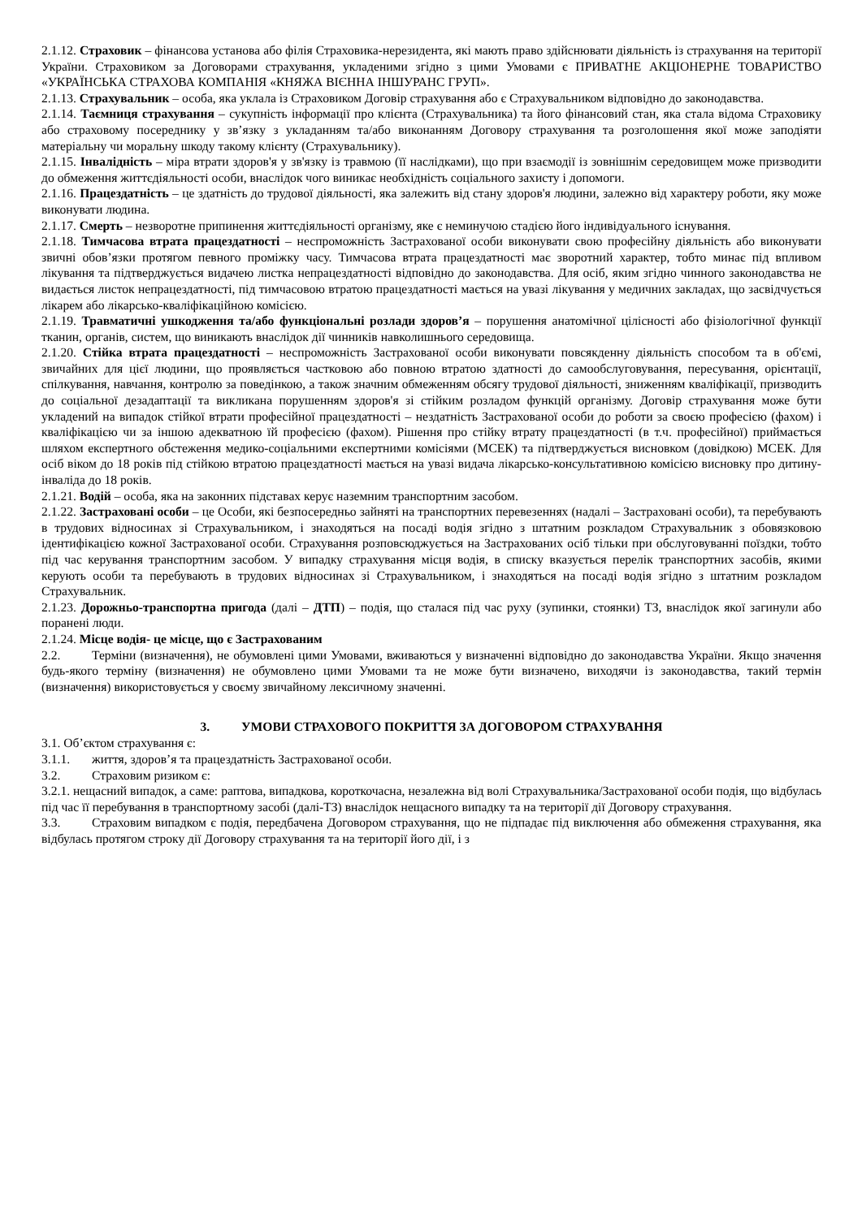2.1.12. Страховик – фінансова установа або філія Страховика-нерезидента, які мають право здійснювати діяльність із страхування на території України. Страховиком за Договорами страхування, укладеними згідно з цими Умовами є ПРИВАТНЕ АКЦІОНЕРНЕ ТОВАРИСТВО «УКРАЇНСЬКА СТРАХОВА КОМПАНІЯ «КНЯЖА ВІЄННА ІНШУРАНС ГРУП».
2.1.13. Страхувальник – особа, яка уклала із Страховиком Договір страхування або є Страхувальником відповідно до законодавства.
2.1.14. Таємниця страхування – сукупність інформації про клієнта (Страхувальника) та його фінансовий стан, яка стала відома Страховику або страховому посереднику у зв’язку з укладанням та/або виконанням Договору страхування та розголошення якої може заподіяти матеріальну чи моральну шкоду такому клієнту (Страхувальнику).
2.1.15. Інвалідність – міра втрати здоров'я у зв'язку із травмою (її наслідками), що при взаємодії із зовнішнім середовищем може призводити до обмеження життєдіяльності особи, внаслідок чого виникає необхідність соціального захисту і допомоги.
2.1.16. Працездатність – це здатність до трудової діяльності, яка залежить від стану здоров'я людини, залежно від характеру роботи, яку може виконувати людина.
2.1.17. Смерть – незворотне припинення життєдіяльності організму, яке є неминучою стадією його індивідуального існування.
2.1.18. Тимчасова втрата працездатності – неспроможність Застрахованої особи виконувати свою професійну діяльність або виконувати звичні обов’язки протягом певного проміжку часу. Тимчасова втрата працездатності має зворотний характер, тобто минає під впливом лікування та підтверджується видачею листка непрацездатності відповідно до законодавства. Для осіб, яким згідно чинного законодавства не видається листок непрацездатності, під тимчасовою втратою працездатності мається на увазі лікування у медичних закладах, що засвідчується лікарем або лікарсько-кваліфікаційною комісією.
2.1.19. Травматичні ушкодження та/або функціональні розлади здоров’я – порушення анатомічної цілісності або фізіологічної функції тканин, органів, систем, що виникають внаслідок дії чинників навколишнього середовища.
2.1.20. Стійка втрата працездатності – неспроможність Застрахованої особи виконувати повсякденну діяльність способом та в об'ємі, звичайних для цієї людини, що проявляється частковою або повною втратою здатності до самообслуговування, пересування, орієнтації, спілкування, навчання, контролю за поведінкою, а також значним обмеженням обсягу трудової діяльності, зниженням кваліфікації, призводить до соціальної дезадаптації та викликана порушенням здоров'я зі стійким розладом функцій організму. Договір страхування може бути укладений на випадок стійкої втрати професійної працездатності – нездатність Застрахованої особи до роботи за своєю професією (фахом) і кваліфікацією чи за іншою адекватною їй професією (фахом). Рішення про стійку втрату працездатності (в т.ч. професійної) приймається шляхом експертного обстеження медико-соціальними експертними комісіями (МСЕК) та підтверджується висновком (довідкою) МСЕК. Для осіб віком до 18 років під стійкою втратою працездатності мається на увазі видача лікарсько-консультативною комісією висновку про дитину-інваліда до 18 років.
2.1.21. Водій – особа, яка на законних підставах керує наземним транспортним засобом.
2.1.22. Застраховані особи – це Особи, які безпосередньо зайняті на транспортних перевезеннях (надалі – Застраховані особи), та перебувають в трудових відносинах зі Страхувальником, і знаходяться на посаді водія згідно з штатним розкладом Страхувальник з обовязковою ідентифікацією кожної Застрахованої особи. Страхування розповсюджується на Застрахованих осіб тільки при обслуговуванні поїздки, тобто під час керування транспортним засобом. У випадку страхування місця водія, в списку вказується перелік транспортних засобів, якими керують особи та перебувають в трудових відносинах зі Страхувальником, і знаходяться на посаді водія згідно з штатним розкладом Страхувальник.
2.1.23. Дорожньо-транспортна пригода (далі – ДТП) – подія, що сталася під час руху (зупинки, стоянки) ТЗ, внаслідок якої загинули або поранені люди.
2.1.24. Місце водія- це місце, що є Застрахованим
2.2. Терміни (визначення), не обумовлені цими Умовами, вживаються у визначенні відповідно до законодавства України. Якщо значення будь-якого терміну (визначення) не обумовлено цими Умовами та не може бути визначено, виходячи із законодавства, такий термін (визначення) використовується у своєму звичайному лексичному значенні.
3. УМОВИ СТРАХОВОГО ПОКРИТТЯ ЗА ДОГОВОРОМ СТРАХУВАННЯ
3.1. Об’єктом страхування є:
3.1.1. життя, здоров’я та працездатність Застрахованої особи.
3.2. Страховим ризиком є:
3.2.1. нещасний випадок, а саме: раптова, випадкова, короткочасна, незалежна від волі Страхувальника/Застрахованої особи подія, що відбулась під час її перебування в транспортному засобі (далі-ТЗ) внаслідок нещасного випадку та на території дії Договору страхування.
3.3. Страховим випадком є подія, передбачена Договором страхування, що не підпадає під виключення або обмеження страхування, яка відбулась протягом строку дії Договору страхування та на території його дії, і з